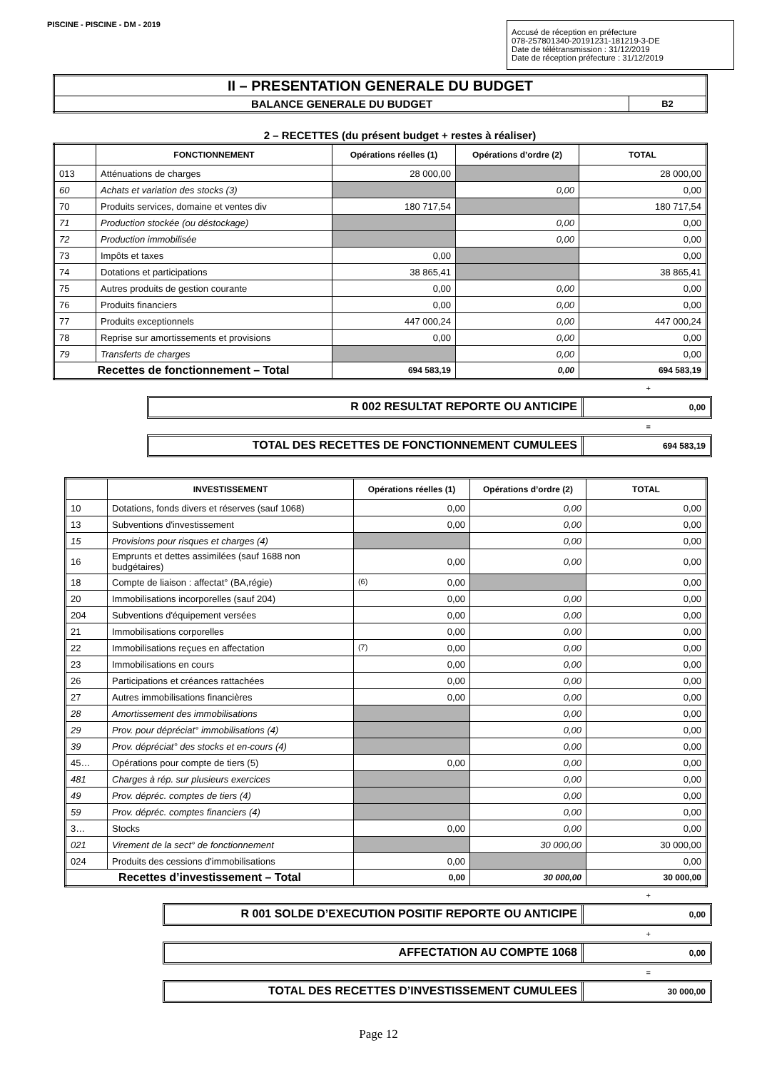PISCINE - PISCINE - DM - 2019
Accusé de réception en préfecture
078-257801340-20191231-181219-3-DE
Date de télétransmission : 31/12/2019
Date de réception préfecture : 31/12/2019
| II – PRESENTATION GENERALE DU BUDGET | |
| BALANCE GENERALE DU BUDGET | B2 |
2 – RECETTES (du présent budget + restes à réaliser)
| | FONCTIONNEMENT | Opérations réelles (1) | Opérations d’ordre (2) | TOTAL |
| --- | --- | --- | --- | --- |
| 013 | Atténuations de charges | 28 000,00 | | 28 000,00 |
| 60 | Achats et variation des stocks (3) | | 0,00 | 0,00 |
| 70 | Produits services, domaine et ventes div | 180 717,54 | | 180 717,54 |
| 71 | Production stockée (ou déstockage) | | 0,00 | 0,00 |
| 72 | Production immobilisée | | 0,00 | 0,00 |
| 73 | Impôts et taxes | 0,00 | | 0,00 |
| 74 | Dotations et participations | 38 865,41 | | 38 865,41 |
| 75 | Autres produits de gestion courante | 0,00 | 0,00 | 0,00 |
| 76 | Produits financiers | 0,00 | 0,00 | 0,00 |
| 77 | Produits exceptionnels | 447 000,24 | 0,00 | 447 000,24 |
| 78 | Reprise sur amortissements et provisions | 0,00 | 0,00 | 0,00 |
| 79 | Transferts de charges | | 0,00 | 0,00 |
| Recettes de fonctionnement – Total | | 694 583,19 | 0,00 | 694 583,19 |
+
R 002 RESULTAT REPORTE OU ANTICIPE
0,00
=
TOTAL DES RECETTES DE FONCTIONNEMENT CUMULEES
694 583,19
| | INVESTISSEMENT | Opérations réelles (1) | Opérations d’ordre (2) | TOTAL |
| --- | --- | --- | --- | --- |
| 10 | Dotations, fonds divers et réserves (sauf 1068) | 0,00 | 0,00 | 0,00 |
| 13 | Subventions d'investissement | 0,00 | 0,00 | 0,00 |
| 15 | Provisions pour risques et charges (4) | | 0,00 | 0,00 |
| 16 | Emprunts et dettes assimilées (sauf 1688 non budgétaires) | 0,00 | 0,00 | 0,00 |
| 18 | Compte de liaison : affectat° (BA,régie) | (6) 0,00 | | 0,00 |
| 20 | Immobilisations incorporelles (sauf 204) | 0,00 | 0,00 | 0,00 |
| 204 | Subventions d'équipement versées | 0,00 | 0,00 | 0,00 |
| 21 | Immobilisations corporelles | 0,00 | 0,00 | 0,00 |
| 22 | Immobilisations reçues en affectation | (7) 0,00 | 0,00 | 0,00 |
| 23 | Immobilisations en cours | 0,00 | 0,00 | 0,00 |
| 26 | Participations et créances rattachées | 0,00 | 0,00 | 0,00 |
| 27 | Autres immobilisations financières | 0,00 | 0,00 | 0,00 |
| 28 | Amortissement des immobilisations | | 0,00 | 0,00 |
| 29 | Prov. pour dépréciat° immobilisations (4) | | 0,00 | 0,00 |
| 39 | Prov. dépréciat° des stocks et en-cours (4) | | 0,00 | 0,00 |
| 45… | Opérations pour compte de tiers (5) | 0,00 | 0,00 | 0,00 |
| 481 | Charges à rép. sur plusieurs exercices | | 0,00 | 0,00 |
| 49 | Prov. dépréc. comptes de tiers (4) | | 0,00 | 0,00 |
| 59 | Prov. dépréc. comptes financiers (4) | | 0,00 | 0,00 |
| 3… | Stocks | 0,00 | 0,00 | 0,00 |
| 021 | Virement de la sect° de fonctionnement | | 30 000,00 | 30 000,00 |
| 024 | Produits des cessions d'immobilisations | 0,00 | | 0,00 |
| Recettes d’investissement – Total | | 0,00 | 30 000,00 | 30 000,00 |
+
R 001 SOLDE D’EXECUTION POSITIF REPORTE OU ANTICIPE
0,00
+
AFFECTATION AU COMPTE 1068
0,00
=
TOTAL DES RECETTES D’INVESTISSEMENT CUMULEES
30 000,00
Page 12